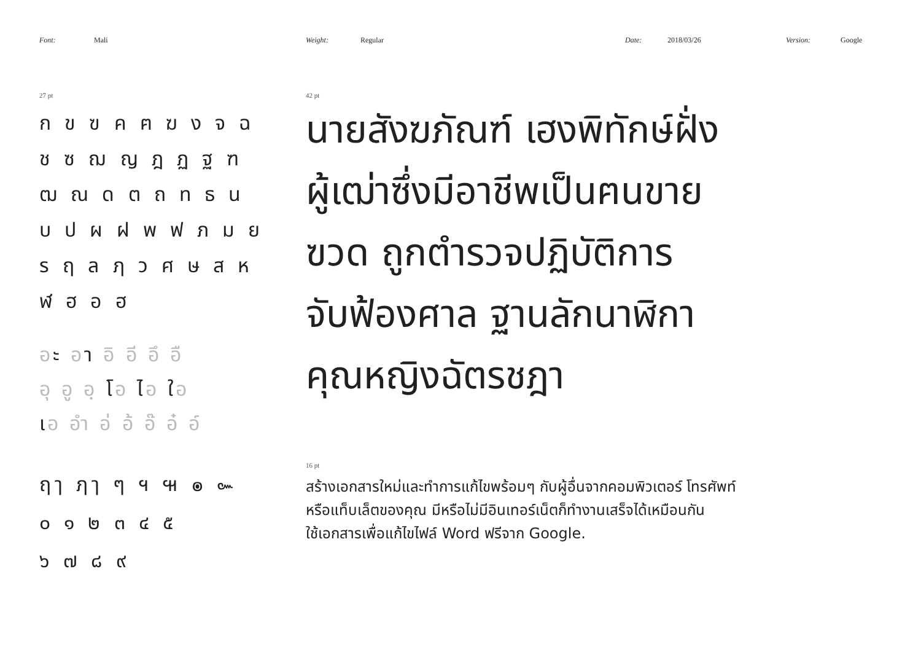Font: Mali Weight: Regular Date: 2018/03/26 Version: Google
27 pt
ก ข ฃ ค ฅ ฆ ง จ ฉ
ช ซ ฌ ญ ฎ ฏ ฐ ฑ
ฒ ณ ด ต ถ ท ธ น
บ ป ผ ฝ พ ฟ ภ ม ย
ร ฤ ล ฦ ว ศ ษ ส ห
ฬ ฮ อ ฮ
อะ อา อิ อี อึ อื
อุ อู อฺ โอ ไอ ใอ
เอ อำ อ่ อ้ อ๊ อ๋ อ์
ฤๅ ฦๅ ๆ ฯ ๚ ๏ ๛
๐ ๑ ๒ ๓ ๔ ๕
๖ ๗ ๘ ๙
42 pt
นายสังฆภัณฑ์ เฮงพิทักษ์ฝั่ง
ผู้เฒ่าซึ่งมีอาชีพเป็นฅนขาย
ฃวด ถูกตำรวจปฏิบัติการ
จับฟ้องศาล ฐานลักนาฬิกา
คุณหญิงฉัตรชฎา
16 pt
สร้างเอกสารใหม่และทำการแก้ไขพร้อมๆ กับผู้อื่นจากคอมพิวเตอร์ โทรศัพท์
หรือแท็บเล็ตของคุณ มีหรือไม่มีอินเทอร์เน็ตก็ทำงานเสร็จได้เหมือนกัน
ใช้เอกสารเพื่อแก้ไขไฟล์ Word ฟรีจาก Google.